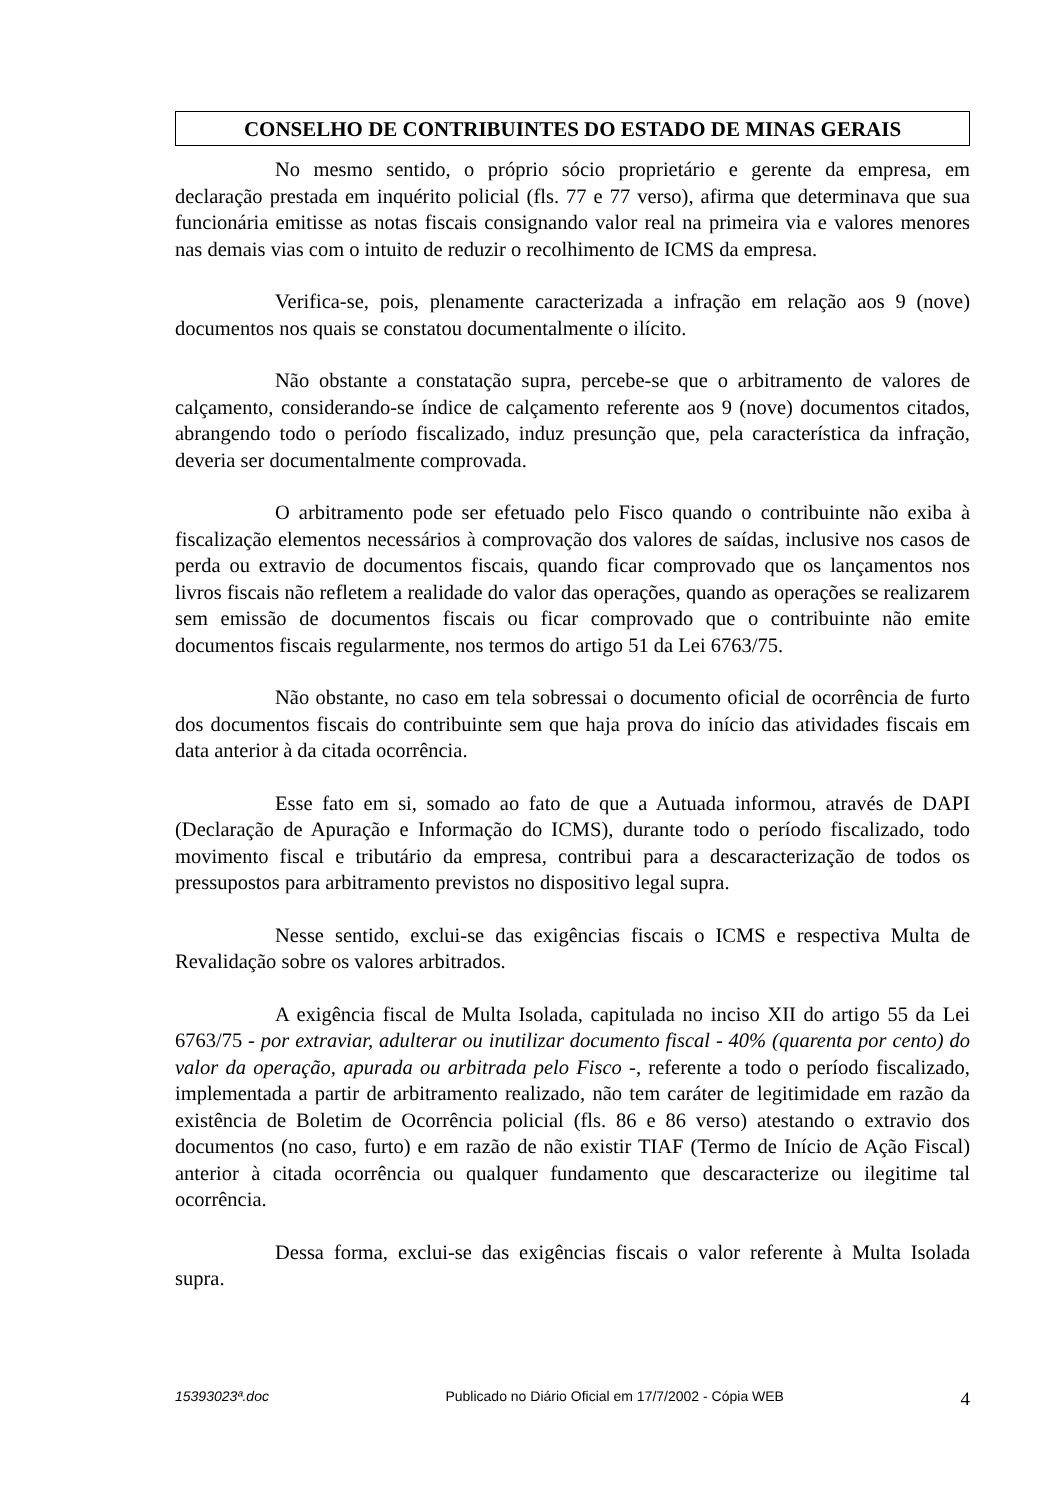CONSELHO DE CONTRIBUINTES DO ESTADO DE MINAS GERAIS
No mesmo sentido, o próprio sócio proprietário e gerente da empresa, em declaração prestada em inquérito policial (fls. 77 e 77 verso), afirma que determinava que sua funcionária emitisse as notas fiscais consignando valor real na primeira via e valores menores nas demais vias com o intuito de reduzir o recolhimento de ICMS da empresa.
Verifica-se, pois, plenamente caracterizada a infração em relação aos 9 (nove) documentos nos quais se constatou documentalmente o ilícito.
Não obstante a constatação supra, percebe-se que o arbitramento de valores de calçamento, considerando-se índice de calçamento referente aos 9 (nove) documentos citados, abrangendo todo o período fiscalizado, induz presunção que, pela característica da infração, deveria ser documentalmente comprovada.
O arbitramento pode ser efetuado pelo Fisco quando o contribuinte não exiba à fiscalização elementos necessários à comprovação dos valores de saídas, inclusive nos casos de perda ou extravio de documentos fiscais, quando ficar comprovado que os lançamentos nos livros fiscais não refletem a realidade do valor das operações, quando as operações se realizarem sem emissão de documentos fiscais ou ficar comprovado que o contribuinte não emite documentos fiscais regularmente, nos termos do artigo 51 da Lei 6763/75.
Não obstante, no caso em tela sobressai o documento oficial de ocorrência de furto dos documentos fiscais do contribuinte sem que haja prova do início das atividades fiscais em data anterior à da citada ocorrência.
Esse fato em si, somado ao fato de que a Autuada informou, através de DAPI (Declaração de Apuração e Informação do ICMS), durante todo o período fiscalizado, todo movimento fiscal e tributário da empresa, contribui para a descaracterização de todos os pressupostos para arbitramento previstos no dispositivo legal supra.
Nesse sentido, exclui-se das exigências fiscais o ICMS e respectiva Multa de Revalidação sobre os valores arbitrados.
A exigência fiscal de Multa Isolada, capitulada no inciso XII do artigo 55 da Lei 6763/75 - por extraviar, adulterar ou inutilizar documento fiscal - 40% (quarenta por cento) do valor da operação, apurada ou arbitrada pelo Fisco -, referente a todo o período fiscalizado, implementada a partir de arbitramento realizado, não tem caráter de legitimidade em razão da existência de Boletim de Ocorrência policial (fls. 86 e 86 verso) atestando o extravio dos documentos (no caso, furto) e em razão de não existir TIAF (Termo de Início de Ação Fiscal) anterior à citada ocorrência ou qualquer fundamento que descaracterize ou ilegitime tal ocorrência.
Dessa forma, exclui-se das exigências fiscais o valor referente à Multa Isolada supra.
15393023ª.doc Publicado no Diário Oficial em 17/7/2002 - Cópia WEB 4